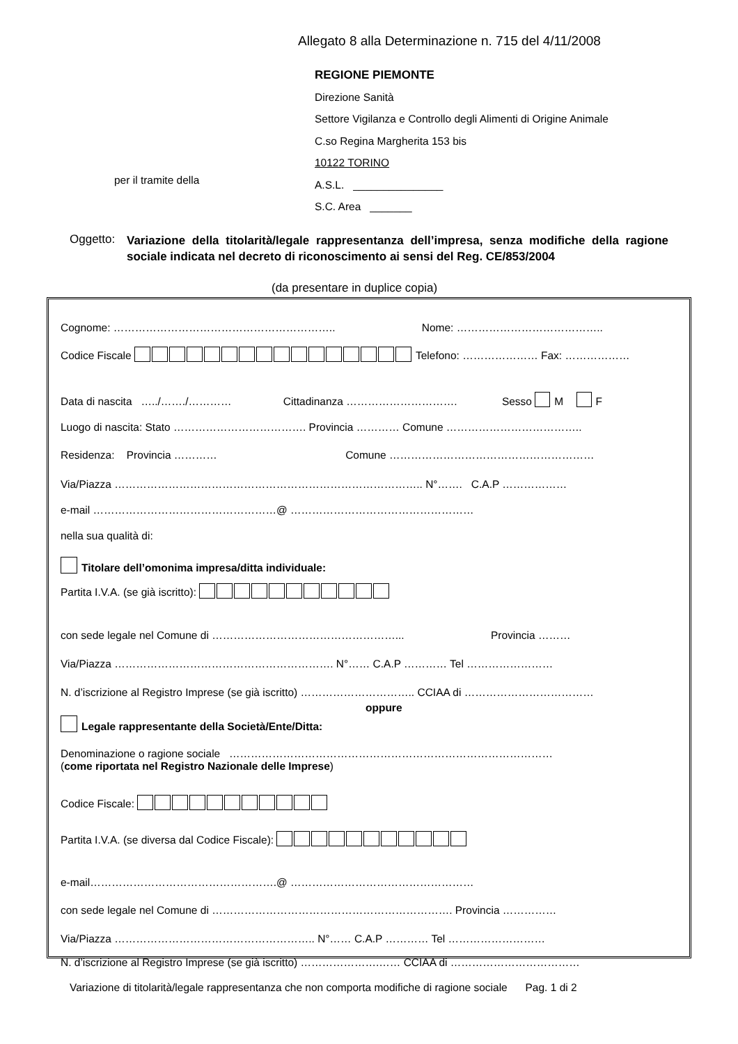Allegato 8 alla Determinazione n. 715 del 4/11/2008
REGIONE PIEMONTE
Direzione Sanità
Settore Vigilanza e Controllo degli Alimenti di Origine Animale
C.so Regina Margherita 153 bis
10122 TORINO
A.S.L. _______________
S.C. Area _______
per il tramite della
Oggetto:
Variazione della titolarità/legale rappresentanza dell’impresa, senza modifiche della ragione sociale indicata nel decreto di riconoscimento ai sensi del Reg. CE/853/2004
(da presentare in duplice copia)
Cognome: …………………………………………………….. Nome: …………………………………..
Codice Fiscale Telefono: ………………… Fax: ………………
Data di nascita …../……./………… Cittadinanza …………………………. Sesso M F
Luogo di nascita: Stato ………………………………. Provincia ………… Comune ………………………………..
Residenza: Provincia ………… Comune …………………………………………………
Via/Piazza ………………………………………………………………………….. N°……. C.A.P ………………
e-mail ……………………………………………@ ……………………………………………
nella sua qualità di:
Titolare dell’omonima impresa/ditta individuale:
Partita I.V.A. (se già iscritto):
con sede legale nel Comune di ……………………………………………... Provincia ………
Via/Piazza ……………………………………………………. N°…… C.A.P ………… Tel ……………………
N. d’iscrizione al Registro Imprese (se già iscritto) ………………………….. CCIAA di ………………………………
oppure
Legale rappresentante della Società/Ente/Ditta:
Denominazione o ragione sociale ………………………………………………………………………………
(come riportata nel Registro Nazionale delle Imprese)
Codice Fiscale:
Partita I.V.A. (se diversa dal Codice Fiscale):
e-mail…………………………………………….@ ……………………………………………
con sede legale nel Comune di …………………………………………………………. Provincia ……………
Via/Piazza ……………………………………………….. N°…… C.A.P ………… Tel ………………………
N. d’iscrizione al Registro Imprese (se già iscritto) ………………….…… CCIAA di ………………………………
Variazione di titolarità/legale rappresentanza che non comporta modifiche di ragione sociale Pag. 1 di 2